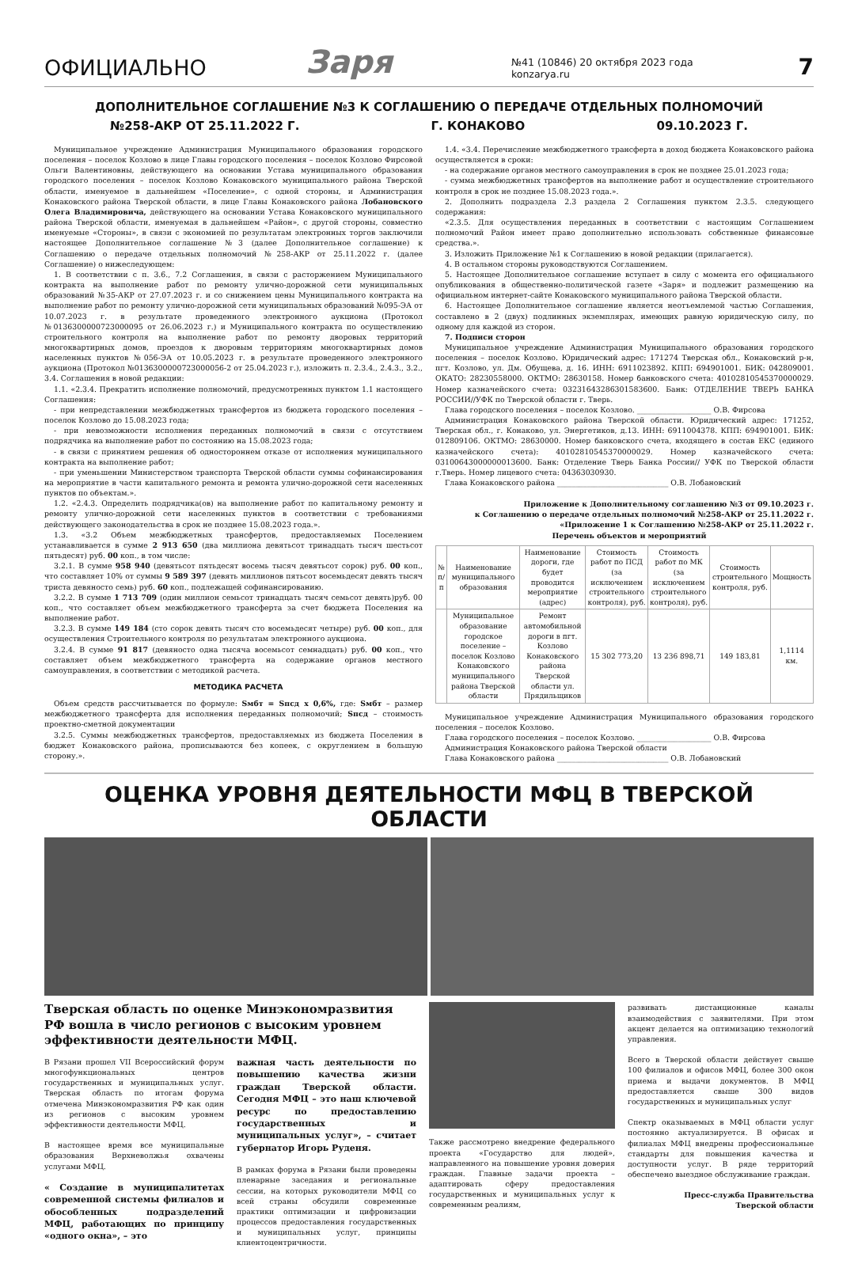ОФИЦИАЛЬНО
Заря
№41 (10846) 20 октября 2023 года
konzarya.ru
7
ДОПОЛНИТЕЛЬНОЕ СОГЛАШЕНИЕ №3 К СОГЛАШЕНИЮ О ПЕРЕДАЧЕ ОТДЕЛЬНЫХ ПОЛНОМОЧИЙ
№258-АКР ОТ 25.11.2022 Г. Г. КОНАКОВО 09.10.2023 Г.
Муниципальное учреждение Администрация Муниципального образования городского поселения – поселок Козлово в лице Главы городского поселения – поселок Козлово Фирсовой Ольги Валентиновны, действующего на основании Устава муниципального образования городского поселения – поселок Козлово Конаковского муниципального района Тверской области, именуемое в дальнейшем «Поселение», с одной стороны, и Администрация Конаковского района Тверской области, в лице Главы Конаковского района Лобановского Олега Владимировича, действующего на основании Устава Конаковского муниципального района Тверской области, именуемая в дальнейшем «Район», с другой стороны, совместно именуемые «Стороны», в связи с экономией по результатам электронных торгов заключили настоящее Дополнительное соглашение №3 (далее Дополнительное соглашение) к Соглашению о передаче отдельных полномочий №258-АКР от 25.11.2022 г. (далее Соглашение) о нижеследующем:
1. В соответствии с п. 3.6., 7.2 Соглашения, в связи с расторжением Муниципального контракта на выполнение работ по ремонту улично-дорожной сети муниципальных образований №35-АКР от 27.07.2023 г. и со снижением цены Муниципального контракта на выполнение работ по ремонту улично-дорожной сети муниципальных образований №095-ЭА от 10.07.2023 г. в результате проведенного электронного аукциона (Протокол №0136300000723000095 от 26.06.2023 г.) и Муниципального контракта по осуществлению строительного контроля на выполнение работ по ремонту дворовых территорий многоквартирных домов, проездов к дворовым территориям многоквартирных домов населенных пунктов №056-ЭА от 10.05.2023 г. в результате проведенного электронного аукциона (Протокол №0136300000723000056-2 от 25.04.2023 г.), изложить п. 2.3.4., 2.4.3., 3.2., 3.4. Соглашения в новой редакции:
1.1. «2.3.4. Прекратить исполнение полномочий, предусмотренных пунктом 1.1 настоящего Соглашения:
- при непредставлении межбюджетных трансфертов из бюджета городского поселения – поселок Козлово до 15.08.2023 года;
- при невозможности исполнения переданных полномочий в связи с отсутствием подрядчика на выполнение работ по состоянию на 15.08.2023 года;
- в связи с принятием решения об одностороннем отказе от исполнения муниципального контракта на выполнение работ;
- при уменьшении Министерством транспорта Тверской области суммы софинансирования на мероприятие в части капитального ремонта и ремонта улично-дорожной сети населенных пунктов по объектам.».
1.2. «2.4.3. Определить подрядчика(ов) на выполнение работ по капитальному ремонту и ремонту улично-дорожной сети населенных пунктов в соответствии с требованиями действующего законодательства в срок не позднее 15.08.2023 года.».
1.3. «3.2 Объем межбюджетных трансфертов, предоставляемых Поселением устанавливается в сумме 2 913 650 (два миллиона девятьсот тринадцать тысяч шестьсот пятьдесят) руб. 00 коп., в том числе:
3.2.1. В сумме 958 940 (девятьсот пятьдесят восемь тысяч девятьсот сорок) руб. 00 коп., что составляет 10% от суммы 9 589 397 (девять миллионов пятьсот восемьдесят девять тысяч триста девяносто семь) руб. 60 коп., подлежащей софинансированию.
3.2.2. В сумме 1 713 709 (один миллион семьсот тринадцать тысяч семьсот девять)руб. 00 коп., что составляет объем межбюджетного трансферта за счет бюджета Поселения на выполнение работ.
3.2.3. В сумме 149 184 (сто сорок девять тысяч сто восемьдесят четыре) руб. 00 коп., для осуществления Строительного контроля по результатам электронного аукциона.
3.2.4. В сумме 91 817 (девяносто одна тысяча восемьсот семнадцать) руб. 00 коп., что составляет объем межбюджетного трансферта на содержание органов местного самоуправления, в соответствии с методикой расчета.
МЕТОДИКА РАСЧЕТА
Объем средств рассчитывается по формуле: Sмбт = Sпсд х 0,6%, где: Sмбт – размер межбюджетного трансферта для исполнения переданных полномочий; Sпсд – стоимость проектно-сметной документации
3.2.5. Суммы межбюджетных трансфертов, предоставляемых из бюджета Поселения в бюджет Конаковского района, прописываются без копеек, с округлением в большую сторону.».
1.4. «3.4. Перечисление межбюджетного трансферта в доход бюджета Конаковского района осуществляется в сроки:
- на содержание органов местного самоуправления в срок не позднее 25.01.2023 года;
- сумма межбюджетных трансфертов на выполнение работ и осуществление строительного контроля в срок не позднее 15.08.2023 года.».
2. Дополнить подраздела 2.3 раздела 2 Соглашения пунктом 2.3.5. следующего содержания:
«2.3.5. Для осуществления переданных в соответствии с настоящим Соглашением полномочий Район имеет право дополнительно использовать собственные финансовые средства.».
3. Изложить Приложение №1 к Соглашению в новой редакции (прилагается).
4. В остальном стороны руководствуются Соглашением.
5. Настоящее Дополнительное соглашение вступает в силу с момента его официального опубликования в общественно-политической газете «Заря» и подлежит размещению на официальном интернет-сайте Конаковского муниципального района Тверской области.
6. Настоящее Дополнительное соглашение является неотъемлемой частью Соглашения, составлено в 2 (двух) подлинных экземплярах, имеющих равную юридическую силу, по одному для каждой из сторон.
7. Подписи сторон
Муниципальное учреждение Администрация Муниципального образования городского поселения – поселок Козлово. Юридический адрес: 171274 Тверская обл., Конаковский р-н, пгт. Козлово, ул. Дм. Обущева, д. 16. ИНН: 6911023892. КПП: 694901001. БИК: 042809001. ОКАТО: 28230558000. ОКТМО: 28630158. Номер банковского счета: 40102810545370000029. Номер казначейского счета: 03231643286301583600. Банк: ОТДЕЛЕНИЕ ТВЕРЬ БАНКА РОССИИ//УФК по Тверской области г. Тверь.
Глава городского поселения – поселок Козлово. ____________________ О.В. Фирсова
Администрация Конаковского района Тверской области. Юридический адрес: 171252, Тверская обл., г. Конаково, ул. Энергетиков, д.13. ИНН: 6911004378. КПП: 694901001. БИК: 012809106. ОКТМО: 28630000. Номер банковского счета, входящего в состав ЕКС (единого казначейского счета): 40102810545370000029. Номер казначейского счета: 03100643000000013600. Банк: Отделение Тверь Банка России// УФК по Тверской области г.Тверь. Номер лицевого счета: 04363030930.
Глава Конаковского района ______________________________ О.В. Лобановский
Приложение к Дополнительному соглашению №3 от 09.10.2023 г.
к Соглашению о передаче отдельных полномочий №258-АКР от 25.11.2022 г.
«Приложение 1 к Соглашению №258-АКР от 25.11.2022 г.
Перечень объектов и мероприятий
| № п/п | Наименование муниципального образования | Наименование дороги, где будет проводится мероприятие (адрес) | Стоимость работ по ПСД (за исключением строительного контроля), руб. | Стоимость работ по МК (за исключением строительного контроля), руб. | Стоимость строительного контроля, руб. | Мощность |
| --- | --- | --- | --- | --- | --- | --- |
| | Муниципальное образование городское поселение – поселок Козлово Конаковского муниципального района Тверской области | Ремонт автомобильной дороги в пгт. Козлово Конаковского района Тверской области ул. Прядильщиков | 15 302 773,20 | 13 236 898,71 | 149 183,81 | 1,1114 км. |
Муниципальное учреждение Администрация Муниципального образования городского поселения – поселок Козлово.
Глава городского поселения – поселок Козлово. ____________________ О.В. Фирсова
Администрация Конаковского района Тверской области
Глава Конаковского района ______________________________ О.В. Лобановский
ОЦЕНКА УРОВНЯ ДЕЯТЕЛЬНОСТИ МФЦ В ТВЕРСКОЙ ОБЛАСТИ
Тверская область по оценке Минэкономразвития РФ вошла в число регионов с высоким уровнем эффективности деятельности МФЦ.
В Рязани прошел VII Всероссийский форум многофункциональных центров государственных и муниципальных услуг. Тверская область по итогам форума отмечена Минэкономразвития РФ как один из регионов с высоким уровнем эффективности деятельности МФЦ.
В настоящее время все муниципальные образования Верхневолжья охвачены услугами МФЦ.
« Создание в муниципалитетах современной системы филиалов и обособленных подразделений МФЦ, работающих по принципу «одного окна», – это
важная часть деятельности по повышению качества жизни граждан Тверской области. Сегодня МФЦ – это наш ключевой ресурс по предоставлению государственных и муниципальных услуг», – считает губернатор Игорь Руденя.
В рамках форума в Рязани были проведены пленарные заседания и региональные сессии, на которых руководители МФЦ со всей страны обсудили современные практики оптимизации и цифровизации процессов предоставления государственных и муниципальных услуг, принципы клиентоцентричности.
Также рассмотрено внедрение федерального проекта «Государство для людей», направленного на повышение уровня доверия граждан. Главные задачи проекта – адаптировать сферу предоставления государственных и муниципальных услуг к современным реалиям,
развивать дистанционные каналы взаимодействия с заявителями. При этом акцент делается на оптимизацию технологий управления.
Всего в Тверской области действует свыше 100 филиалов и офисов МФЦ, более 300 окон приема и выдачи документов. В МФЦ предоставляется свыше 300 видов государственных и муниципальных услуг
Спектр оказываемых в МФЦ области услуг постоянно актуализируется. В офисах и филиалах МФЦ внедрены профессиональные стандарты для повышения качества и доступности услуг. В ряде территорий обеспечено выездное обслуживание граждан.
Пресс-служба Правительства
Тверской области